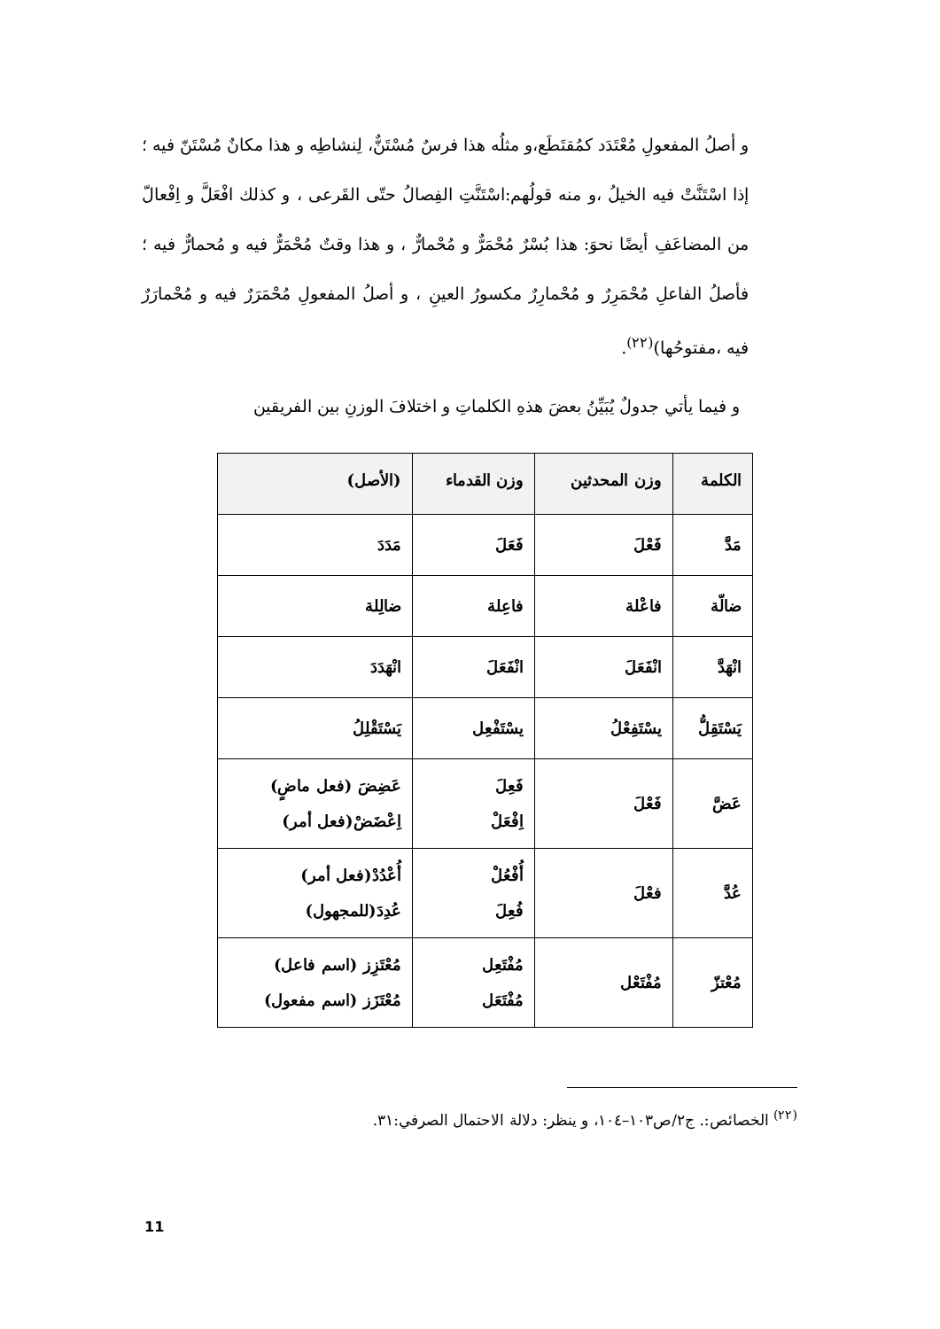و أصلُ المفعولِ مُعْتَدَد كمُقتَطَع،و مثلُه هذا فرسٌ مُسْتَنٌّ، لِنشاطِه و هذا مكانٌ مُسْتَنّ فيه ؛إذا اسْتَنَّتْ فيه الخيلُ ،و منه قولُهم:اسْتَنَّتِ الفِصالُ حتّى القَرعى ، و كذلك افْعَلَّ و اِفْعالّ من المضاعَفِ أيضًا نحوَ: هذا بُسْرٌ مُحْمَرٌّ و مُحْمارٌّ ، و هذا وقتٌ مُحْمَرٌّ فيه و مُحمارٌّ فيه ؛ فأصلُ الفاعلِ مُحْمَرِرٌ و مُحْمارِرٌ مكسورُ العينِ ، و أصلُ المفعولِ مُحْمَرَرٌ فيه و مُحْمارَرٌ فيه ،مفتوحُها)<sup>(٢٢)</sup>.
و فيما يأتي جدولٌ يُبَيِّنُ بعضَ هذهِ الكلماتِ و اختلافَ الوزنِ بين الفريقين
| الكلمة | وزن المحدثين | وزن القدماء | (الأصل) |
| --- | --- | --- | --- |
| مَدَّ | فَعْلَ | فَعَلَ | مَدَدَ |
| ضالّة | فاعْلة | فاعِلة | ضالِلة |
| انْهَدَّ | انْفَعَلَ | انْفَعَلَ | انْهَدَدَ |
| يَسْتَقِلُّ | يسْتَفِعْلُ | يسْتَفْعِل | يَسْتَقْلِلُ |
| عَضَّ | فَعْلَ | فَعِلَ اِفْعَلْ | عَضِضَ (فعل ماضٍ) اِعْضَضْ(فعل أمر) |
| عُدَّ | فعْلَ | أُفْعُلْ فُعِلَ | أُعْدُدْ(فعل أمر) عُدِدَ(للمجهول) |
| مُعْتزّ | مُفْتَعْل | مُفْتَعِل مُفْتَعَل | مُعْتَزِز (اسم فاعل) مُعْتَزَز (اسم مفعول) |
<sup>(٢٢)</sup> الخصائص:. ج٢/ص١٠٣–١٠٤، و ينظر: دلالة الاحتمال الصرفي:٣١.
11